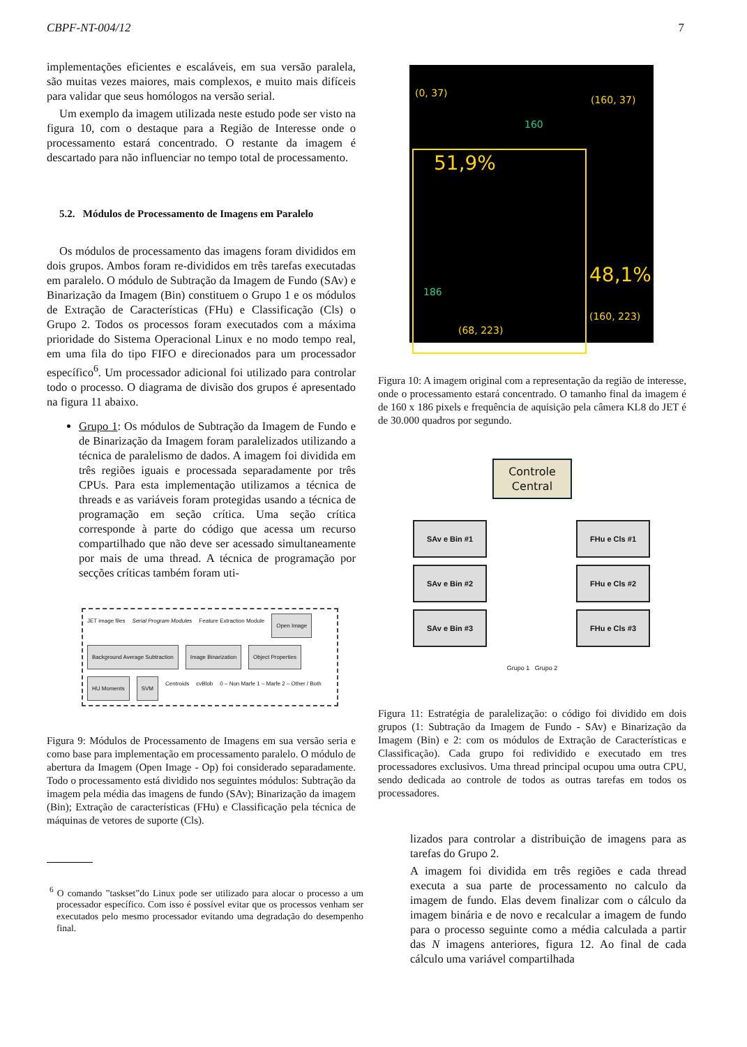CBPF-NT-004/12 7
implementações eficientes e escaláveis, em sua versão paralela, são muitas vezes maiores, mais complexos, e muito mais difíceis para validar que seus homólogos na versão serial.
Um exemplo da imagem utilizada neste estudo pode ser visto na figura 10, com o destaque para a Região de Interesse onde o processamento estará concentrado. O restante da imagem é descartado para não influenciar no tempo total de processamento.
5.2. Módulos de Processamento de Imagens em Paralelo
Os módulos de processamento das imagens foram divididos em dois grupos. Ambos foram re-divididos em três tarefas executadas em paralelo. O módulo de Subtração da Imagem de Fundo (SAv) e Binarização da Imagem (Bin) constituem o Grupo 1 e os módulos de Extração de Características (FHu) e Classificação (Cls) o Grupo 2. Todos os processos foram executados com a máxima prioridade do Sistema Operacional Linux e no modo tempo real, em uma fila do tipo FIFO e direcionados para um processador específico<sup>6</sup>. Um processador adicional foi utilizado para controlar todo o processo. O diagrama de divisão dos grupos é apresentado na figura 11 abaixo.
Grupo 1: Os módulos de Subtração da Imagem de Fundo e de Binarização da Imagem foram paralelizados utilizando a técnica de paralelismo de dados. A imagem foi dividida em três regiões iguais e processada separadamente por três CPUs. Para esta implementação utilizamos a técnica de threads e as variáveis foram protegidas usando a técnica de programação em seção crítica. Uma seção crítica corresponde à parte do código que acessa um recurso compartilhado que não deve ser acessado simultaneamente por mais de uma thread. A técnica de programação por secções críticas também foram uti-
JET image files Serial Program Modules Feature Extraction Module Open Image Background Average Subtraction Image Binarization Object Properties HU Moments SVM Centroids cvBlob 0 – Non Marfe 1 – Marfe 2 – Other / Both
Figura 9: Módulos de Processamento de Imagens em sua versão seria e como base para implementação em processamento paralelo. O módulo de abertura da Imagem (Open Image - Op) foi considerado separadamente. Todo o processamento está dividido nos seguintes módulos: Subtração da imagem pela média das imagens de fundo (SAv); Binarização da imagem (Bin); Extração de características (FHu) e Classificação pela técnica de máquinas de vetores de suporte (Cls).
<sup>6</sup> O comando ”taskset”do Linux pode ser utilizado para alocar o processo a um processador específico. Com isso é possível evitar que os processos venham ser executados pelo mesmo processador evitando uma degradação do desempenho final.
(0, 37)
(160, 37)
160
51,9%
186 48,1%
(160, 223)
(68, 223)
Figura 10: A imagem original com a representação da região de interesse, onde o processamento estará concentrado. O tamanho final da imagem é de 160 x 186 pixels e frequência de aquisição pela câmera KL8 do JET é de 30.000 quadros por segundo.
Controle Central
SAv e Bin #1
SAv e Bin #2
SAv e Bin #3
FHu e Cls #1
FHu e Cls #2
FHu e Cls #3
Grupo 1 Grupo 2
Figura 11: Estratégia de paralelização: o código foi dividido em dois grupos (1: Subtração da Imagem de Fundo - SAv) e Binarização da Imagem (Bin) e 2: com os módulos de Extração de Características e Classificação). Cada grupo foi redividido e executado em tres processadores exclusivos. Uma thread principal ocupou uma outra CPU, sendo dedicada ao controle de todos as outras tarefas em todos os processadores.
lizados para controlar a distribuição de imagens para as tarefas do Grupo 2.
A imagem foi dividida em três regiões e cada thread executa a sua parte de processamento no calculo da imagem de fundo. Elas devem finalizar com o cálculo da imagem binária e de novo e recalcular a imagem de fundo para o processo seguinte como a média calculada a partir das N imagens anteriores, figura 12. Ao final de cada cálculo uma variável compartilhada